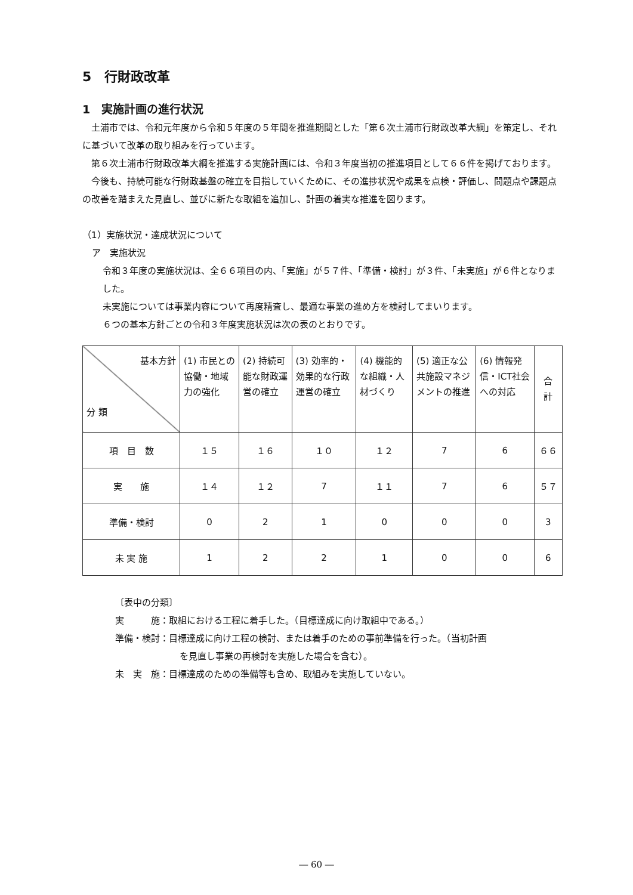5　行財政改革
1　実施計画の進行状況
土浦市では、令和元年度から令和５年度の５年間を推進期間とした「第６次土浦市行財政改革大綱」を策定し、それに基づいて改革の取り組みを行っています。
第６次土浦市行財政改革大綱を推進する実施計画には、令和３年度当初の推進項目として６６件を掲げております。
今後も、持続可能な行財政基盤の確立を目指していくために、その進捗状況や成果を点検・評価し、問題点や課題点の改善を踏まえた見直し、並びに新たな取組を追加し、計画の着実な推進を図ります。
（1）実施状況・達成状況について
ア　実施状況
令和３年度の実施状況は、全６６項目の内、「実施」が５７件、「準備・検討」が３件、「未実施」が６件となりました。
未実施については事業内容について再度精査し、最適な事業の進め方を検討してまいります。
６つの基本方針ごとの令和３年度実施状況は次の表のとおりです。
| 基本方針 分 類 | (1) 市民との協働・地域力の強化 | (2) 持続可能な財政運営の確立 | (3) 効率的・効果的な行政運営の確立 | (4) 機能的な組織・人材づくり | (5) 適正な公共施設マネジメントの推進 | (6) 情報発信・ICT社会への対応 | 合 計 |
| --- | --- | --- | --- | --- | --- | --- | --- |
| 項 目 数 | １５ | １６ | １０ | １２ | 7 | 6 | ６６ |
| 実 施 | １４ | １２ | 7 | １１ | 7 | 6 | ５７ |
| 準備・検討 | 0 | 2 | 1 | 0 | 0 | 0 | 3 |
| 未 実 施 | 1 | 2 | 2 | 1 | 0 | 0 | 6 |
〔表中の分類〕
実　　　施：取組における工程に着手した。（目標達成に向け取組中である。）
準備・検討：目標達成に向け工程の検討、または着手のための事前準備を行った。（当初計画
を見直し事業の再検討を実施した場合を含む）。
未　実　施：目標達成のための準備等も含め、取組みを実施していない。
― 60 ―